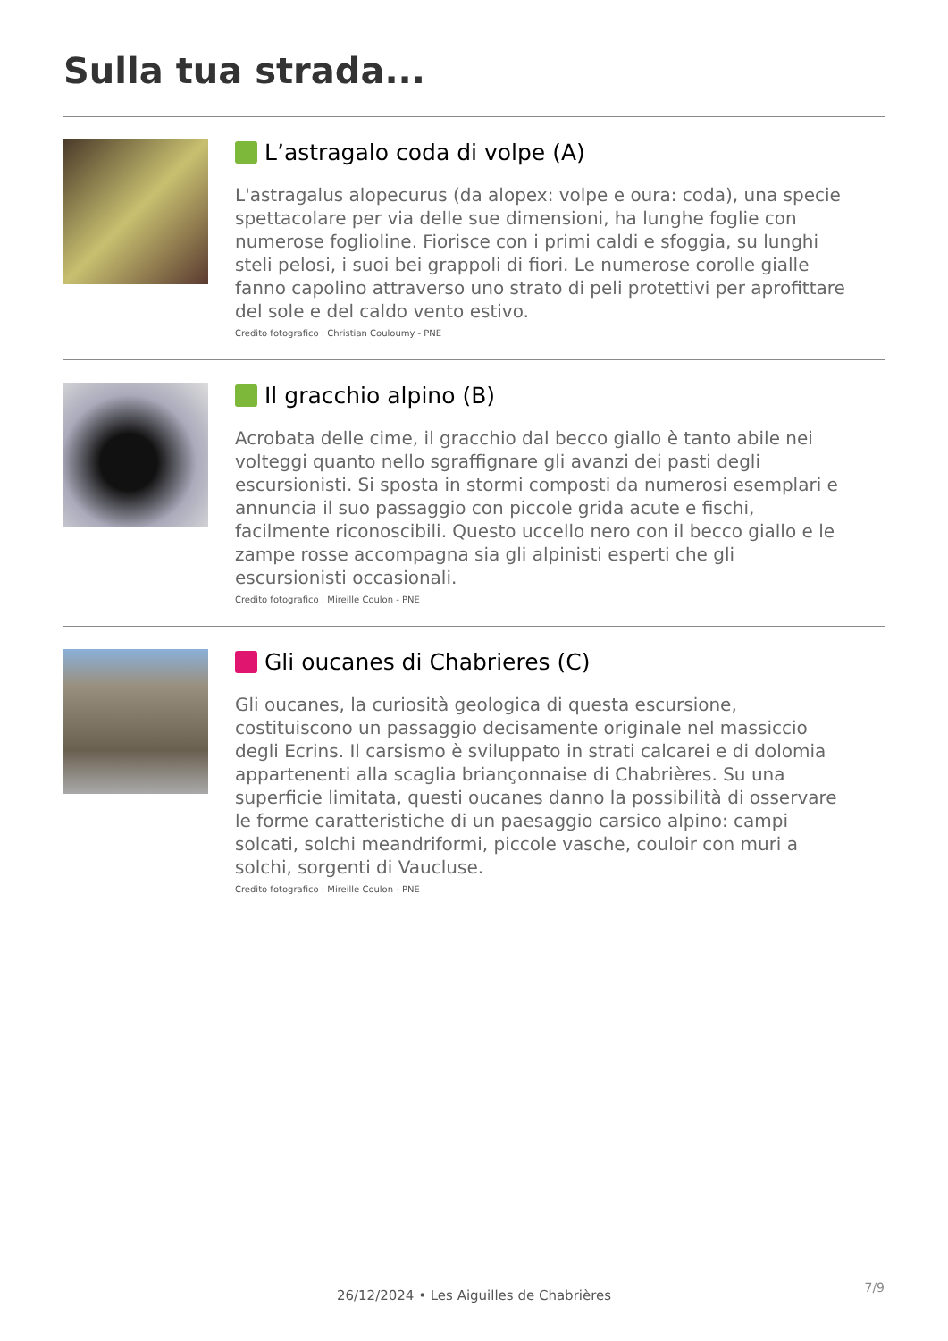Sulla tua strada...
L’astragalo coda di volpe (A)
L'astragalus alopecurus (da alopex: volpe e oura: coda), una specie spettacolare per via delle sue dimensioni, ha lunghe foglie con numerose foglioline. Fiorisce con i primi caldi e sfoggia, su lunghi steli pelosi, i suoi bei grappoli di fiori. Le numerose corolle gialle fanno capolino attraverso uno strato di peli protettivi per aprofittare del sole e del caldo vento estivo.
Credito fotografico : Christian Couloumy - PNE
Il gracchio alpino (B)
Acrobata delle cime, il gracchio dal becco giallo è tanto abile nei volteggi quanto nello sgraffignare gli avanzi dei pasti degli escursionisti. Si sposta in stormi composti da numerosi esemplari e annuncia il suo passaggio con piccole grida acute e fischi, facilmente riconoscibili. Questo uccello nero con il becco giallo e le zampe rosse accompagna sia gli alpinisti esperti che gli escursionisti occasionali.
Credito fotografico : Mireille Coulon - PNE
Gli oucanes di Chabrieres (C)
Gli oucanes, la curiosità geologica di questa escursione, costituiscono un passaggio decisamente originale nel massiccio degli Ecrins. Il carsismo è sviluppato in strati calcarei e di dolomia appartenenti alla scaglia briançonnaise di Chabrières. Su una superficie limitata, questi oucanes danno la possibilità di osservare le forme caratteristiche di un paesaggio carsico alpino: campi solcati, solchi meandriformi, piccole vasche, couloir con muri a solchi, sorgenti di Vaucluse.
Credito fotografico : Mireille Coulon - PNE
7/9 26/12/2024 • Les Aiguilles de Chabrières